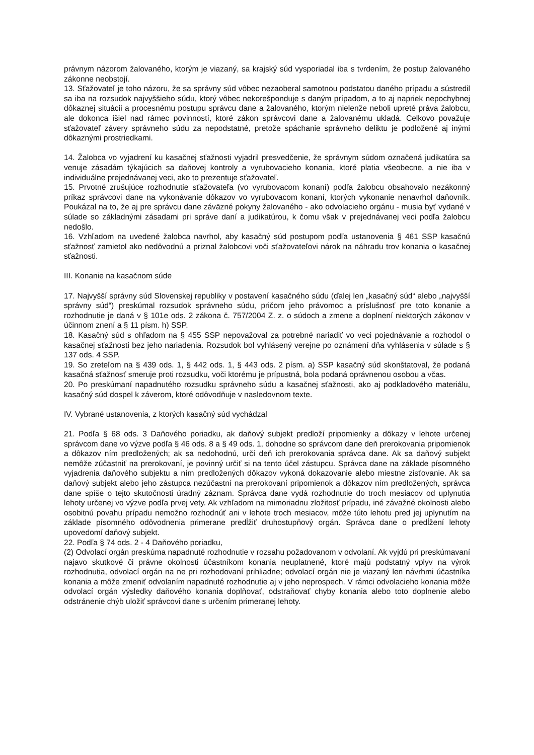právnym názorom žalovaného, ktorým je viazaný, sa krajský súd vysporiadal iba s tvrdením, že postup žalovaného zákonne neobstojí.
13. Sťažovateľ je toho názoru, že sa správny súd vôbec nezaoberal samotnou podstatou daného prípadu a sústredil sa iba na rozsudok najvyššieho súdu, ktorý vôbec nekorešponduje s daným prípadom, a to aj napriek nepochybnej dôkaznej situácii a procesnému postupu správcu dane a žalovaného, ktorým nielenže neboli upreté práva žalobcu, ale dokonca išiel nad rámec povinností, ktoré zákon správcovi dane a žalovanému ukladá. Celkovo považuje sťažovateľ závery správneho súdu za nepodstatné, pretože spáchanie správneho deliktu je podložené aj inými dôkaznými prostriedkami.
14. Žalobca vo vyjadrení ku kasačnej sťažnosti vyjadril presvedčenie, že správnym súdom označená judikatúra sa venuje zásadám týkajúcich sa daňovej kontroly a vyrubovacieho konania, ktoré platia všeobecne, a nie iba v individuálne prejednávanej veci, ako to prezentuje sťažovateľ.
15. Prvotné zrušujúce rozhodnutie sťažovateľa (vo vyrubovacom konaní) podľa žalobcu obsahovalo nezákonný príkaz správcovi dane na vykonávanie dôkazov vo vyrubovacom konaní, ktorých vykonanie nenavrhol daňovník. Poukázal na to, že aj pre správcu dane záväzné pokyny žalovaného - ako odvolacieho orgánu - musia byť vydané v súlade so základnými zásadami pri správe daní a judikatúrou, k čomu však v prejednávanej veci podľa žalobcu nedošlo.
16. Vzhľadom na uvedené žalobca navrhol, aby kasačný súd postupom podľa ustanovenia § 461 SSP kasačnú sťažnosť zamietol ako nedôvodnú a priznal žalobcovi voči sťažovateľovi nárok na náhradu trov konania o kasačnej sťažnosti.
III. Konanie na kasačnom súde
17. Najvyšší správny súd Slovenskej republiky v postavení kasačného súdu (ďalej len „kasačný súd“ alebo „najvyšší správny súd“) preskúmal rozsudok správneho súdu, pričom jeho právomoc a príslušnosť pre toto konanie a rozhodnutie je daná v § 101e ods. 2 zákona č. 757/2004 Z. z. o súdoch a zmene a doplnení niektorých zákonov v účinnom znení a § 11 písm. h) SSP.
18. Kasačný súd s ohľadom na § 455 SSP nepovažoval za potrebné nariadiť vo veci pojednávanie a rozhodol o kasačnej sťažnosti bez jeho nariadenia. Rozsudok bol vyhlásený verejne po oznámení dňa vyhlásenia v súlade s § 137 ods. 4 SSP.
19. So zreteľom na § 439 ods. 1, § 442 ods. 1, § 443 ods. 2 písm. a) SSP kasačný súd skonštatoval, že podaná kasačná sťažnosť smeruje proti rozsudku, voči ktorému je prípustná, bola podaná oprávnenou osobou a včas.
20. Po preskúmaní napadnutého rozsudku správneho súdu a kasačnej sťažnosti, ako aj podkladového materiálu, kasačný súd dospel k záverom, ktoré odôvodňuje v nasledovnom texte.
IV. Vybrané ustanovenia, z ktorých kasačný súd vychádzal
21. Podľa § 68 ods. 3 Daňového poriadku, ak daňový subjekt predloží pripomienky a dôkazy v lehote určenej správcom dane vo výzve podľa § 46 ods. 8 a § 49 ods. 1, dohodne so správcom dane deň prerokovania pripomienok a dôkazov ním predložených; ak sa nedohodnú, určí deň ich prerokovania správca dane. Ak sa daňový subjekt nemôže zúčastniť na prerokovaní, je povinný určiť si na tento účel zástupcu. Správca dane na základe písomného vyjadrenia daňového subjektu a ním predložených dôkazov vykoná dokazovanie alebo miestne zisťovanie. Ak sa daňový subjekt alebo jeho zástupca nezúčastní na prerokovaní pripomienok a dôkazov ním predložených, správca dane spíše o tejto skutočnosti úradný záznam. Správca dane vydá rozhodnutie do troch mesiacov od uplynutia lehoty určenej vo výzve podľa prvej vety. Ak vzhľadom na mimoriadnu zložitosť prípadu, iné závažné okolnosti alebo osobitnú povahu prípadu nemožno rozhodnúť ani v lehote troch mesiacov, môže túto lehotu pred jej uplynutím na základe písomného odôvodnenia primerane predĺžiť druhostupňový orgán. Správca dane o predĺžení lehoty upovedomí daňový subjekt.
22. Podľa § 74 ods. 2 - 4 Daňového poriadku,
(2) Odvolací orgán preskúma napadnuté rozhodnutie v rozsahu požadovanom v odvolaní. Ak vyjdú pri preskúmavaní najavo skutkové či právne okolnosti účastníkom konania neuplatnené, ktoré majú podstatný vplyv na výrok rozhodnutia, odvolací orgán na ne pri rozhodovaní prihliadne; odvolací orgán nie je viazaný len návrhmi účastníka konania a môže zmeniť odvolaním napadnuté rozhodnutie aj v jeho neprospech. V rámci odvolacieho konania môže odvolací orgán výsledky daňového konania doplňovať, odstraňovať chyby konania alebo toto doplnenie alebo odstránenie chýb uložiť správcovi dane s určením primeranej lehoty.